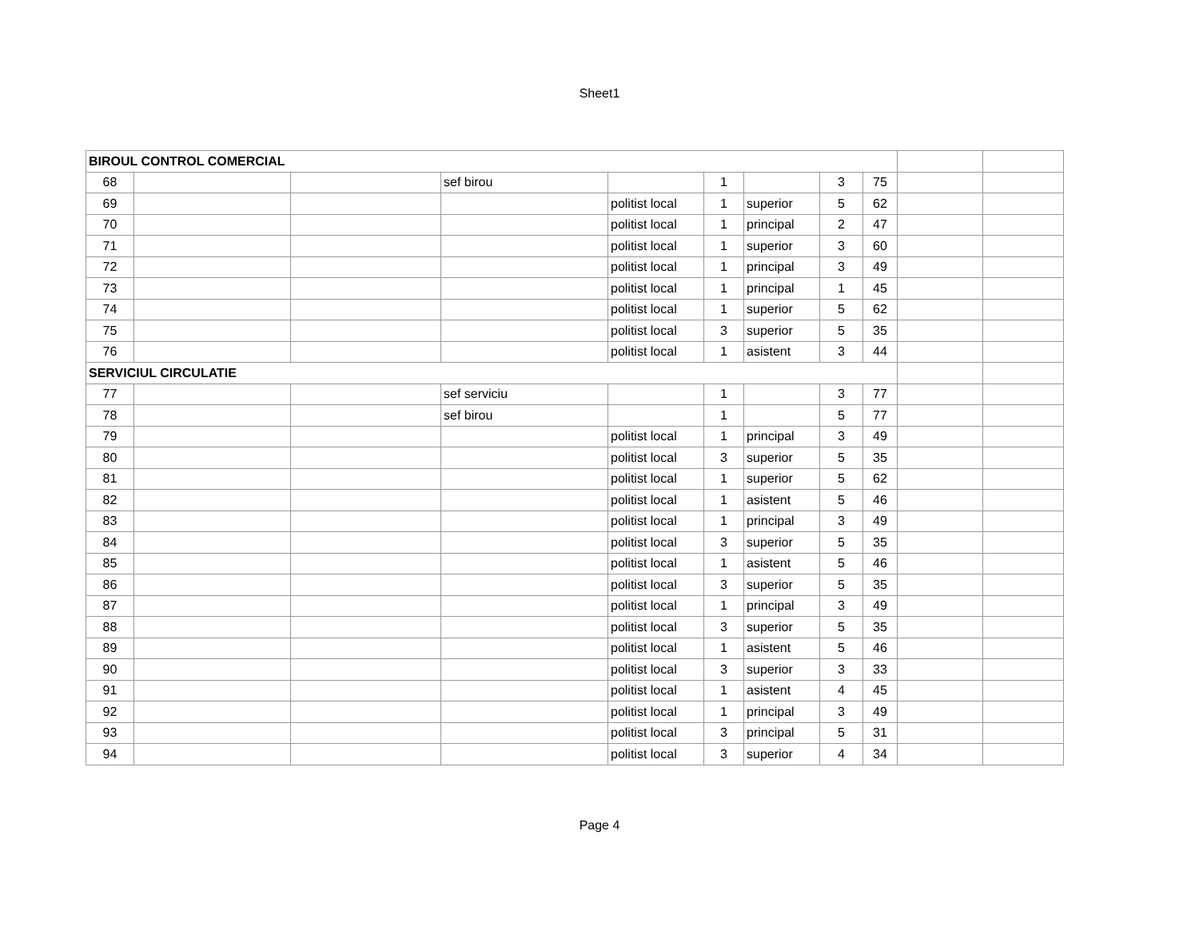Sheet1
| BIROUL CONTROL COMERCIAL | | | | | | | | | | |
| 68 | | | sef birou | | 1 | | 3 | 75 | | |
| 69 | | | | politist local | 1 | superior | 5 | 62 | | |
| 70 | | | | politist local | 1 | principal | 2 | 47 | | |
| 71 | | | | politist local | 1 | superior | 3 | 60 | | |
| 72 | | | | politist local | 1 | principal | 3 | 49 | | |
| 73 | | | | politist local | 1 | principal | 1 | 45 | | |
| 74 | | | | politist local | 1 | superior | 5 | 62 | | |
| 75 | | | | politist local | 3 | superior | 5 | 35 | | |
| 76 | | | | politist local | 1 | asistent | 3 | 44 | | |
| SERVICIUL CIRCULATIE | | | | | | | | | | |
| 77 | | | sef serviciu | | 1 | | 3 | 77 | | |
| 78 | | | sef birou | | 1 | | 5 | 77 | | |
| 79 | | | | politist local | 1 | principal | 3 | 49 | | |
| 80 | | | | politist local | 3 | superior | 5 | 35 | | |
| 81 | | | | politist local | 1 | superior | 5 | 62 | | |
| 82 | | | | politist local | 1 | asistent | 5 | 46 | | |
| 83 | | | | politist local | 1 | principal | 3 | 49 | | |
| 84 | | | | politist local | 3 | superior | 5 | 35 | | |
| 85 | | | | politist local | 1 | asistent | 5 | 46 | | |
| 86 | | | | politist local | 3 | superior | 5 | 35 | | |
| 87 | | | | politist local | 1 | principal | 3 | 49 | | |
| 88 | | | | politist local | 3 | superior | 5 | 35 | | |
| 89 | | | | politist local | 1 | asistent | 5 | 46 | | |
| 90 | | | | politist local | 3 | superior | 3 | 33 | | |
| 91 | | | | politist local | 1 | asistent | 4 | 45 | | |
| 92 | | | | politist local | 1 | principal | 3 | 49 | | |
| 93 | | | | politist local | 3 | principal | 5 | 31 | | |
| 94 | | | | politist local | 3 | superior | 4 | 34 | | |
Page 4